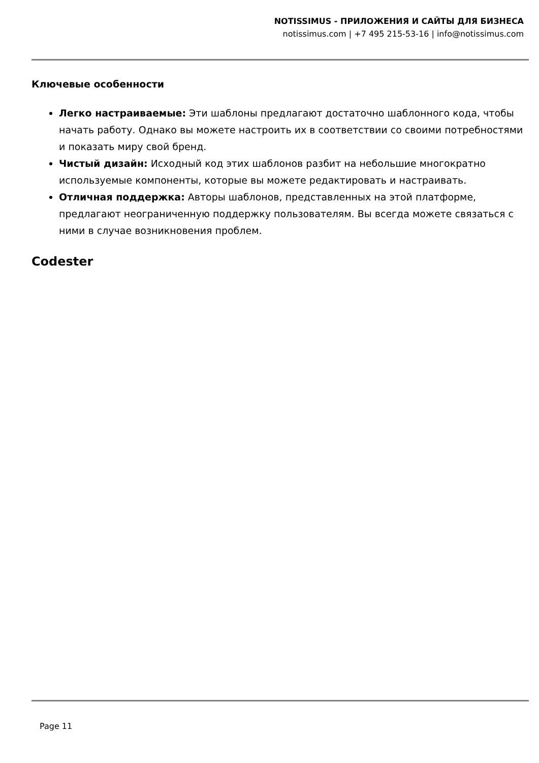NOTISSIMUS - ПРИЛОЖЕНИЯ И САЙТЫ ДЛЯ БИЗНЕСА
notissimus.com | +7 495 215-53-16 | info@notissimus.com
Ключевые особенности
Легко настраиваемые: Эти шаблоны предлагают достаточно шаблонного кода, чтобы начать работу. Однако вы можете настроить их в соответствии со своими потребностями и показать миру свой бренд.
Чистый дизайн: Исходный код этих шаблонов разбит на небольшие многократно используемые компоненты, которые вы можете редактировать и настраивать.
Отличная поддержка: Авторы шаблонов, представленных на этой платформе, предлагают неограниченную поддержку пользователям. Вы всегда можете связаться с ними в случае возникновения проблем.
Codester
Page 11